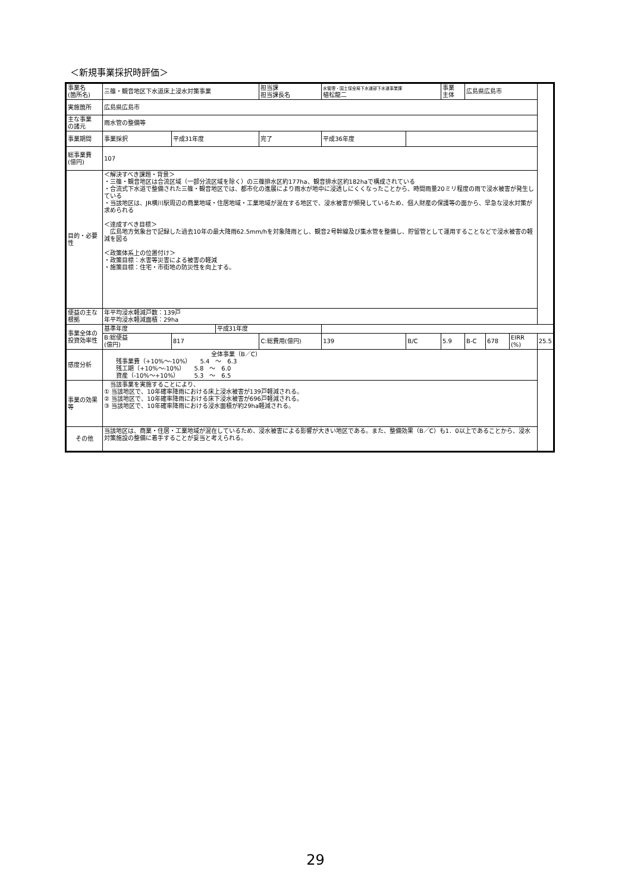＜新規事業採択時評価＞
| 事業名 (箇所名) | 三篠・観音地区下水道床上浸水対策事業 | | | 担当課 担当課長名 | 水管理・国土保全局下水道部下水道事業課 植松龍二 | | | 事業 主体 | 広島県広島市 | | | |
| 実施箇所 | 広島県広島市 | | | | | | | | | | | |
| 主な事業 の諸元 | 雨水管の整備等 | | | | | | | | | | | |
| 事業期間 | 事業採択 | 平成31年度 | | 完了 | 平成36年度 | | | | | | | |
| 総事業費 (億円) | 107 | | | | | | | | | | | |
| 目的・必要性 | ＜解決すべき課題・背景＞ ・三篠・観音地区は合流区域（一部分流区域を除く）の三篠排水区約177ha、観音排水区約182haで構成されている ・合流式下水道で整備された三篠・観音地区では、都市化の進展により雨水が地中に浸透しにくくなったことから、時間雨量20ミリ程度の雨で浸水被害が発生している ・当該地区は、JR横川駅周辺の商業地域・住居地域・工業地域が混在する地区で、浸水被害が頻発しているため、個人財産の保護等の面から、早急な浸水対策が求められる ＜達成すべき目標＞ 広島地方気象台で記録した過去10年の最大降雨62.5mm/hを対象降雨とし、観音2号幹線及び集水管を整備し、貯留管として運用することなどで浸水被害の軽減を図る ＜政策体系上の位置付け＞ ・政策目標：水害等災害による被害の軽減 ・施策目標：住宅・市街地の防災性を向上する。 | | | | | | | | | | | |
| 便益の主な根拠 | 年平均浸水軽減戸数：139戸 年平均浸水軽減面積：29ha | | | | | | | | | | | |
| 事業全体の投資効率性 | 基準年度 | | 平成31年度 | | | | | | | | | |
| | B:総便益 (億円) | 817 | | C:総費用(億円) | | 139 | B/C | 5.9 | B-C | 678 | EIRR (%) | 25.5 |
| 感度分析 | 全体事業（B／C） 残事業費（+10%～-10%） 5.4 ～ 6.3 残工期（+10%～-10%） 5.8 ～ 6.0 資産（-10%～+10%） 5.3 ～ 6.5 | | | | | | | | | | | |
| 事業の効果等 | 当該事業を実施することにより、 ① 当該地区で、10年確率降雨における床上浸水被害が139戸軽減される。 ② 当該地区で、10年確率降雨における床下浸水被害が696戸軽減される。 ③ 当該地区で、10年確率降雨における浸水面積が約29ha軽減される。 | | | | | | | | | | | |
| その他 | 当該地区は、商業・住居・工業地域が混在しているため、浸水被害による影響が大きい地区である。また、整備効果（B／C）も1．0以上であることから、浸水対策施設の整備に着手することが妥当と考えられる。 | | | | | | | | | | | |
29